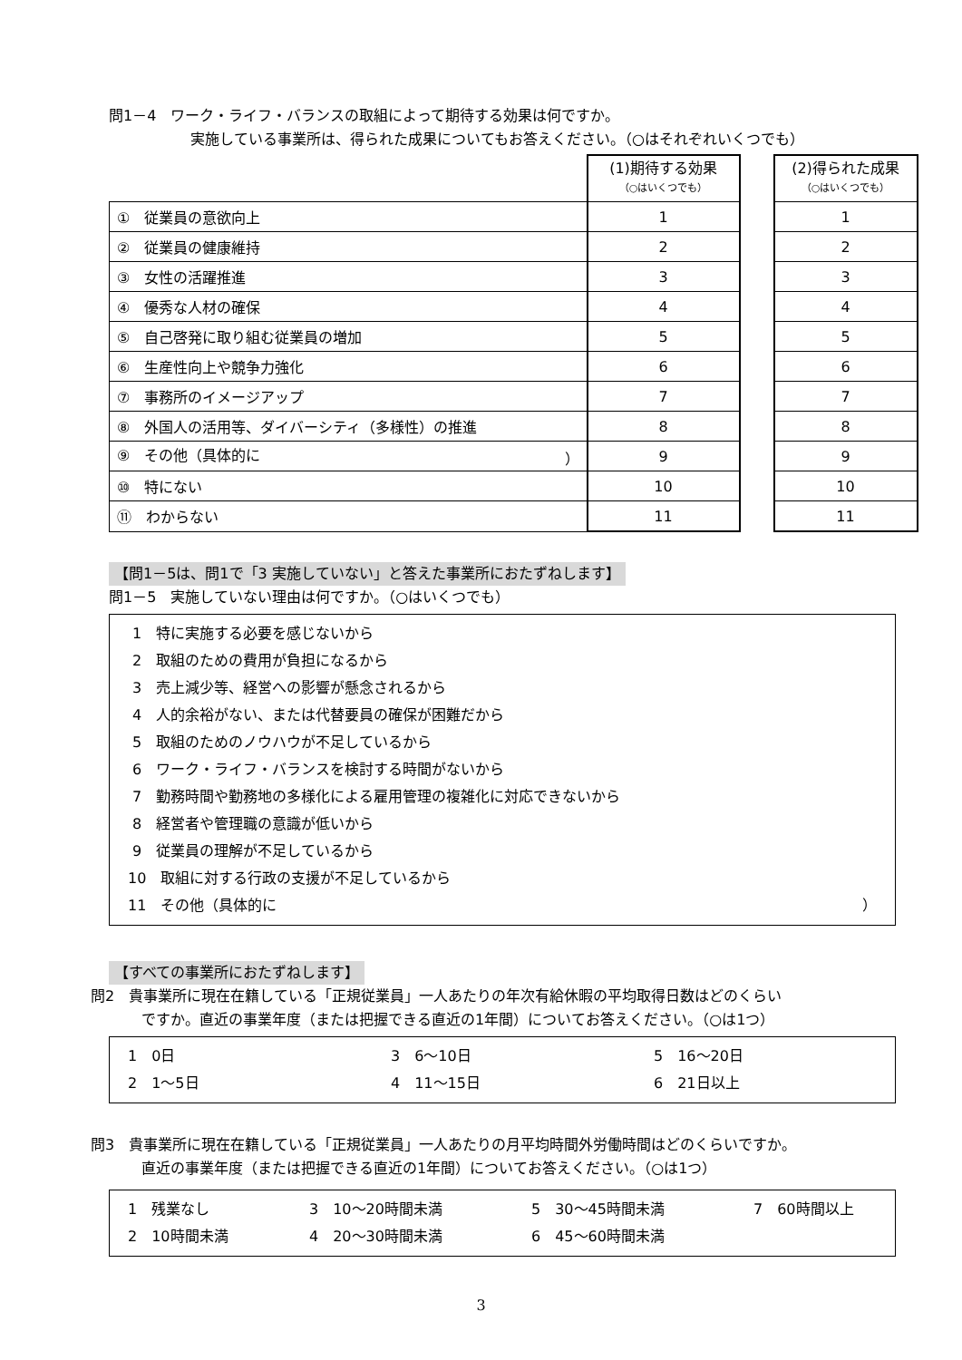問1－4　ワーク・ライフ・バランスの取組によって期待する効果は何ですか。
実施している事業所は、得られた成果についてもお答えください。（○はそれぞれいくつでも）
| | (1)期待する効果 （○はいくつでも） | | (2)得られた成果 （○はいくつでも） |
| ① 従業員の意欲向上 | 1 | | 1 |
| ② 従業員の健康維持 | 2 | | 2 |
| ③ 女性の活躍推進 | 3 | | 3 |
| ④ 優秀な人材の確保 | 4 | | 4 |
| ⑤ 自己啓発に取り組む従業員の増加 | 5 | | 5 |
| ⑥ 生産性向上や競争力強化 | 6 | | 6 |
| ⑦ 事務所のイメージアップ | 7 | | 7 |
| ⑧ 外国人の活用等、ダイバーシティ（多様性）の推進 | 8 | | 8 |
| ⑨ その他（具体的に ） | 9 | | 9 |
| ⑩ 特にない | 10 | | 10 |
| ⑪ わからない | 11 | | 11 |
【問1－5は、問1で「3 実施していない」と答えた事業所におたずねします】
問1－5　実施していない理由は何ですか。（○はいくつでも）
1　特に実施する必要を感じないから
2　取組のための費用が負担になるから
3　売上減少等、経営への影響が懸念されるから
4　人的余裕がない、または代替要員の確保が困難だから
5　取組のためのノウハウが不足しているから
6　ワーク・ライフ・バランスを検討する時間がないから
7　勤務時間や勤務地の多様化による雇用管理の複雑化に対応できないから
8　経営者や管理職の意識が低いから
9　従業員の理解が不足しているから
10　取組に対する行政の支援が不足しているから
11　その他（具体的に ）
【すべての事業所におたずねします】
問2　貴事業所に現在在籍している「正規従業員」一人あたりの年次有給休暇の平均取得日数はどのくらい
ですか。直近の事業年度（または把握できる直近の1年間）についてお答えください。（○は1つ）
1　0日 3　6～10日 5　16～20日 2　1～5日 4　11～15日 6　21日以上
問3　貴事業所に現在在籍している「正規従業員」一人あたりの月平均時間外労働時間はどのくらいですか。
直近の事業年度（または把握できる直近の1年間）についてお答えください。（○は1つ）
1　残業なし 3　10～20時間未満 5　30～45時間未満 7　60時間以上 2　10時間未満 4　20～30時間未満 6　45～60時間未満
3